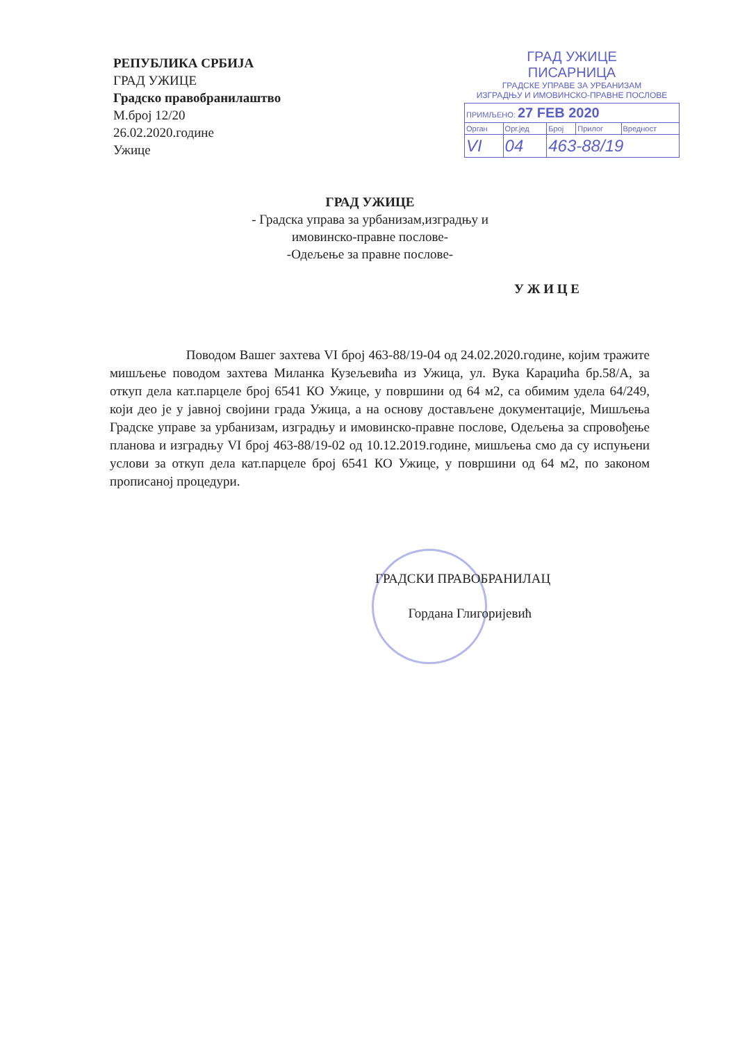РЕПУБЛИКА СРБИЈА
ГРАД УЖИЦЕ
Градско правобранилаштво
М.број 12/20
26.02.2020.године
Ужице
ГРАД УЖИЦЕ
ПИСАРНИЦА
ГРАДСКЕ УПРАВЕ ЗА УРБАНИЗАМ
ИЗГРАДЊУ И ИМОВИНСКО-ПРАВНЕ ПОСЛОВЕ
| ПРИМЉЕНО: 27 FEB 2020 | | | | |
| Орган | Орг.јед | Број | Прилог | Вредност |
| VI | 04 | 463-88/19 | | |
ГРАД УЖИЦЕ
- Градска управа за урбанизам,изградњу и
имовинско-правне послове-
-Одељење за правне послове-
У Ж И Ц Е
Поводом Вашег захтева VI број 463-88/19-04 од 24.02.2020.године, којим тражите мишљење поводом захтева Миланка Кузељевића из Ужица, ул. Вука Караџића бр.58/А, за откуп дела кат.парцеле број 6541 КО Ужице, у површини од 64 м2, са обимим удела 64/249, који део је у јавној својини града Ужица, а на основу достављене документације, Мишљења Градске управе за урбанизам, изградњу и имовинско-правне послове, Одељења за спровођење планова и изградњу VI број 463-88/19-02 од 10.12.2019.године, мишљења смо да су испуњени услови за откуп дела кат.парцеле број 6541 КО Ужице, у површини од 64 м2, по законом прописаној процедури.
ГРАДСКИ ПРАВОБРАНИЛАЦ
Гордана Глигоријевић